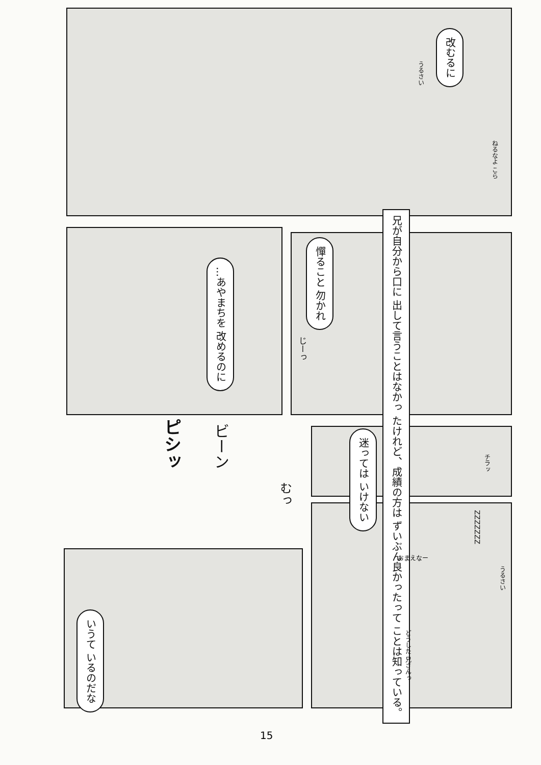改むるに
うるさい
ねるなよ こら
兄が自分から口に 出して言うことはなかっ たけれど、成績の方は ずいぶん良かったって ことは知っている。
憚ること 勿かれ
じーっ
…あやまちを 改めるのに
ピシッ
ビーン
むっ
迷っては いけない
チラッ
ZZZZZZZ
おまえなー
うるさい
どうした 兄さんっ
いうて いるのだな
15